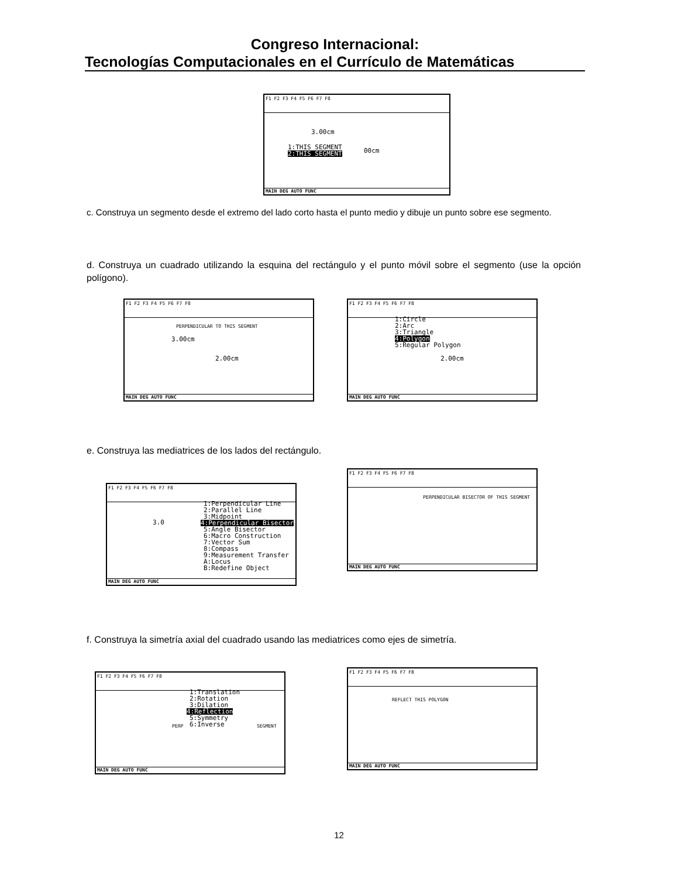Congreso Internacional:
Tecnologías Computacionales en el Currículo de Matemáticas
F1 F2 F3 F4 F5 F6 F7 F8
3.00cm
1:THIS SEGMENT
2:THIS SEGMENT
00cm
MAIN DEG AUTO FUNC
c. Construya un segmento desde el extremo del lado corto hasta el punto medio y dibuje un punto sobre ese segmento.
d. Construya un cuadrado utilizando la esquina del rectángulo y el punto móvil sobre el segmento (use la opción polígono).
F1 F2 F3 F4 F5 F6 F7 F8
PERPENDICULAR TO THIS SEGMENT
3.00cm
2.00cm
MAIN DEG AUTO FUNC
F1 F2 F3 F4 F5 F6 F7 F8
1:Circle 2:Arc 3:Triangle
4:Polygon
5:Regular Polygon
2.00cm
MAIN DEG AUTO FUNC
e. Construya las mediatrices de los lados del rectángulo.
F1 F2 F3 F4 F5 F6 F7 F8
1:Perpendicular Line 2:Parallel Line 3:Midpoint
4:Perpendicular Bisector
5:Angle Bisector 6:Macro Construction 7:Vector Sum 8:Compass 9:Measurement Transfer A:Locus B:Redefine Object
3.0
MAIN DEG AUTO FUNC
F1 F2 F3 F4 F5 F6 F7 F8
PERPENDICULAR BISECTOR OF THIS SEGMENT
MAIN DEG AUTO FUNC
f. Construya la simetría axial del cuadrado usando las mediatrices como ejes de simetría.
F1 F2 F3 F4 F5 F6 F7 F8
1:Translation 2:Rotation 3:Dilation
4:Reflection
5:Symmetry 6:Inverse
PERP
SEGMENT
MAIN DEG AUTO FUNC
F1 F2 F3 F4 F5 F6 F7 F8
REFLECT THIS POLYGON
MAIN DEG AUTO FUNC
12